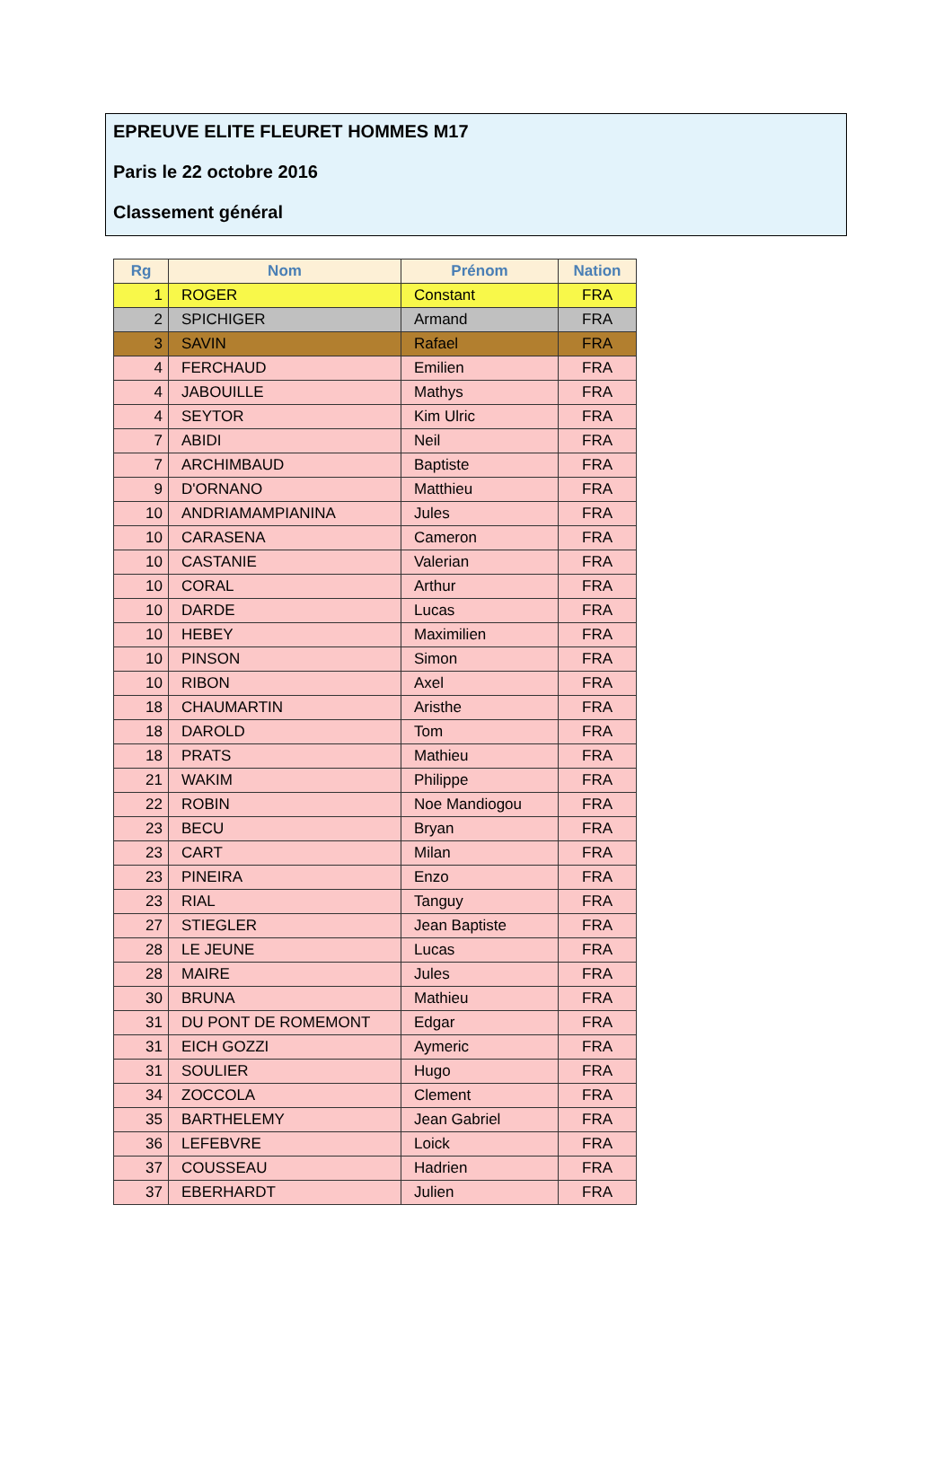EPREUVE ELITE FLEURET HOMMES M17
Paris le 22 octobre 2016
Classement général
| Rg | Nom | Prénom | Nation |
| --- | --- | --- | --- |
| 1 | ROGER | Constant | FRA |
| 2 | SPICHIGER | Armand | FRA |
| 3 | SAVIN | Rafael | FRA |
| 4 | FERCHAUD | Emilien | FRA |
| 4 | JABOUILLE | Mathys | FRA |
| 4 | SEYTOR | Kim Ulric | FRA |
| 7 | ABIDI | Neil | FRA |
| 7 | ARCHIMBAUD | Baptiste | FRA |
| 9 | D'ORNANO | Matthieu | FRA |
| 10 | ANDRIAMAMPIANINA | Jules | FRA |
| 10 | CARASENA | Cameron | FRA |
| 10 | CASTANIE | Valerian | FRA |
| 10 | CORAL | Arthur | FRA |
| 10 | DARDE | Lucas | FRA |
| 10 | HEBEY | Maximilien | FRA |
| 10 | PINSON | Simon | FRA |
| 10 | RIBON | Axel | FRA |
| 18 | CHAUMARTIN | Aristhe | FRA |
| 18 | DAROLD | Tom | FRA |
| 18 | PRATS | Mathieu | FRA |
| 21 | WAKIM | Philippe | FRA |
| 22 | ROBIN | Noe Mandiogou | FRA |
| 23 | BECU | Bryan | FRA |
| 23 | CART | Milan | FRA |
| 23 | PINEIRA | Enzo | FRA |
| 23 | RIAL | Tanguy | FRA |
| 27 | STIEGLER | Jean Baptiste | FRA |
| 28 | LE JEUNE | Lucas | FRA |
| 28 | MAIRE | Jules | FRA |
| 30 | BRUNA | Mathieu | FRA |
| 31 | DU PONT DE ROMEMONT | Edgar | FRA |
| 31 | EICH GOZZI | Aymeric | FRA |
| 31 | SOULIER | Hugo | FRA |
| 34 | ZOCCOLA | Clement | FRA |
| 35 | BARTHELEMY | Jean Gabriel | FRA |
| 36 | LEFEBVRE | Loick | FRA |
| 37 | COUSSEAU | Hadrien | FRA |
| 37 | EBERHARDT | Julien | FRA |